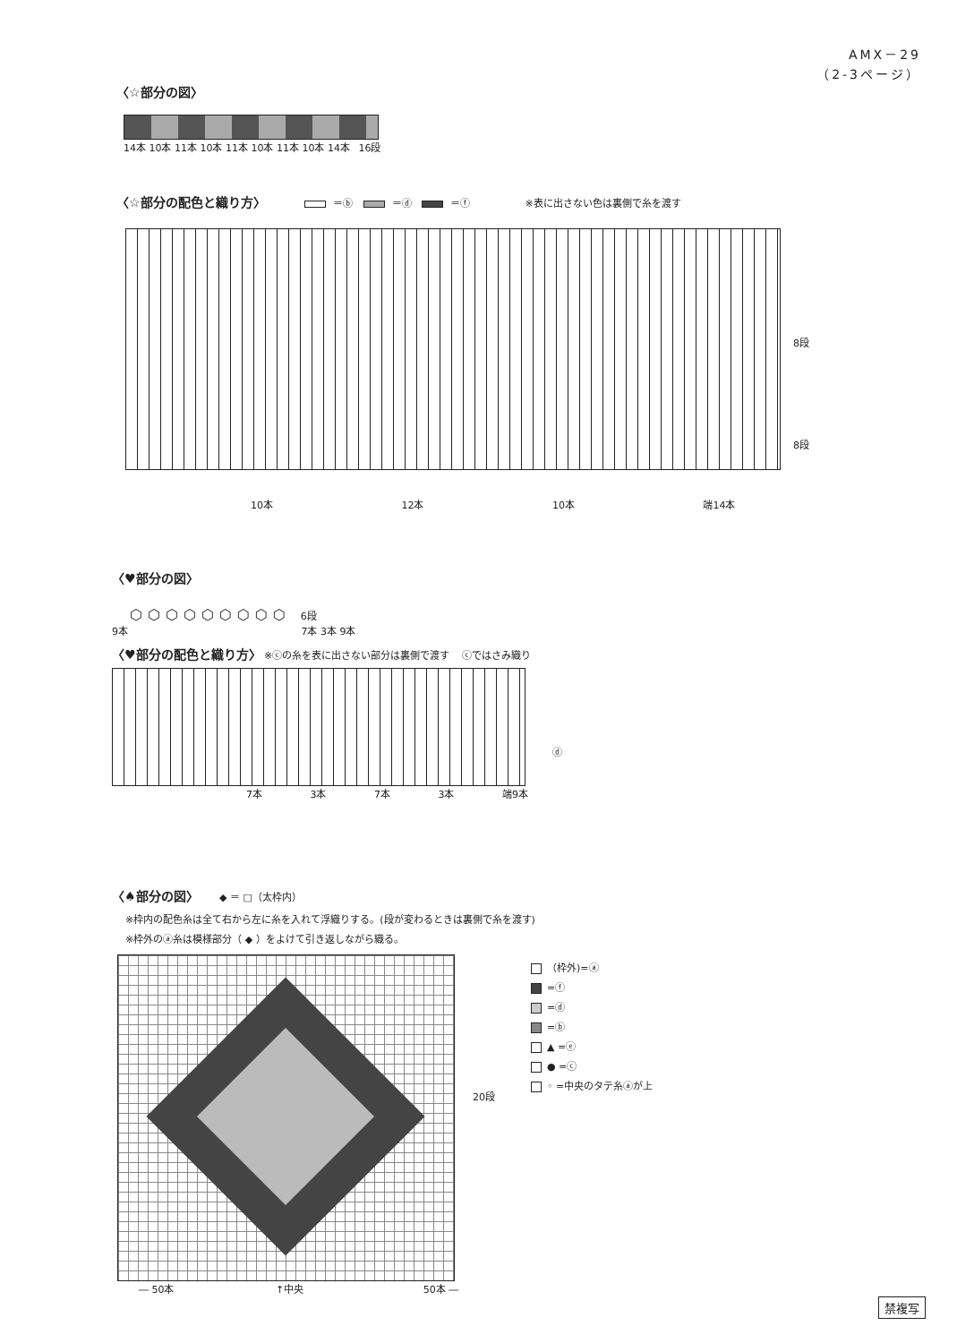AMX－29
（2-3ページ）
〈☆部分の図〉
14本 10本 11本 10本 11本 10本 11本 10本 14本 16段
〈☆部分の配色と織り方〉
＝ⓑ ＝ⓓ ＝ⓕ ※表に出さない色は裏側で糸を渡す
8段
8段
10本 12本 10本 端14本
〈♥部分の図〉
⬡⬡⬡⬡⬡⬡⬡⬡⬡ 6段
9本 7本 3本 9本
〈♥部分の配色と織り方〉
※ⓒの糸を表に出さない部分は裏側で渡す ⓒではさみ織り
ⓓ
7本 3本 7本 3本 端9本
〈♠部分の図〉
◆ ＝ □（太枠内）
※枠内の配色糸は全て右から左に糸を入れて浮織りする。(段が変わるときは裏側で糸を渡す)
※枠外のⓐ糸は模様部分（ ◆ ）をよけて引き返しながら織る。
20段
（枠外)=ⓐ
=ⓕ
=ⓓ
=ⓑ
▲ =ⓔ
● =ⓒ
◦ =中央のタテ糸ⓐが上
― 50本 ↑中央 50本 ―
禁複写